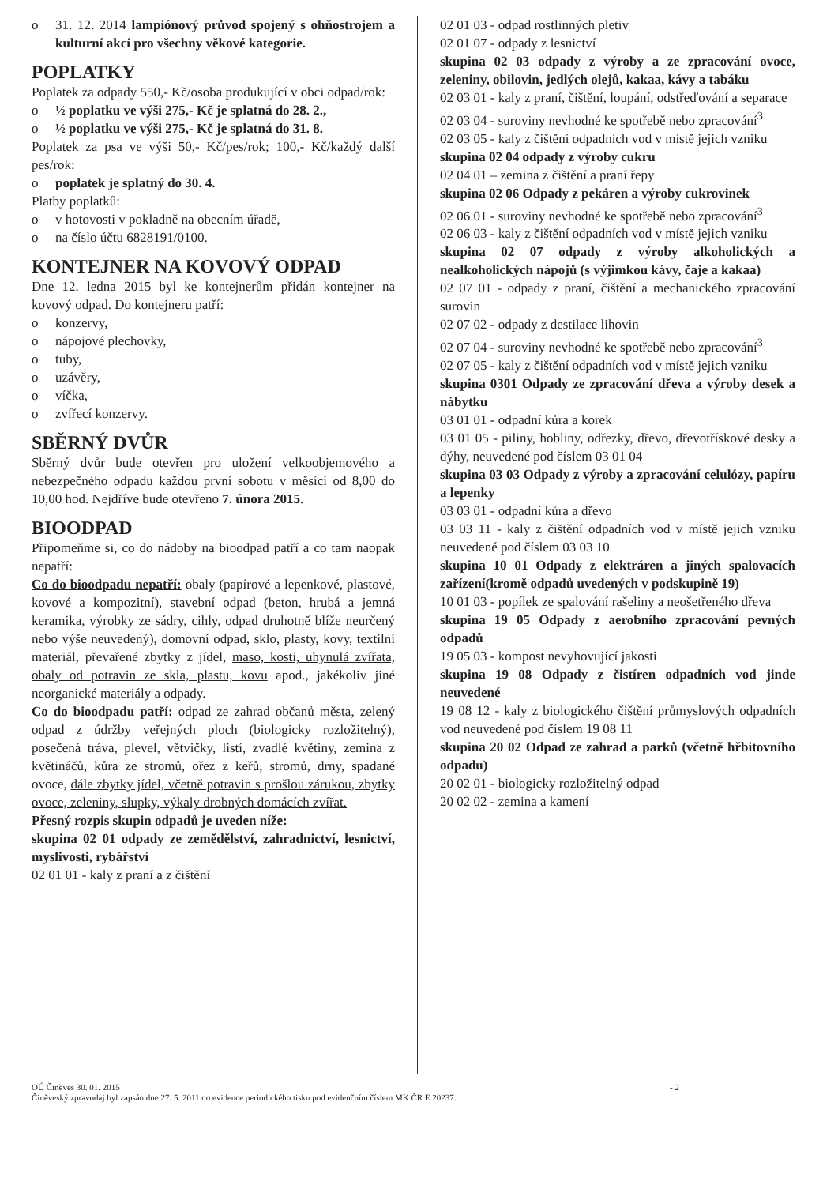o 31. 12. 2014 lampiónový průvod spojený s ohňostrojem a kulturní akcí pro všechny věkové kategorie.
POPLATKY
Poplatek za odpady 550,- Kč/osoba produkující v obci odpad/rok:
o ½ poplatku ve výši 275,- Kč je splatná do 28. 2.,
o ½ poplatku ve výši 275,- Kč je splatná do 31. 8.
Poplatek za psa ve výši 50,- Kč/pes/rok; 100,- Kč/každý další pes/rok:
o poplatek je splatný do 30. 4.
Platby poplatků:
o v hotovosti v pokladně na obecním úřadě,
o na číslo účtu 6828191/0100.
KONTEJNER NA KOVOVÝ ODPAD
Dne 12. ledna 2015 byl ke kontejnerům přidán kontejner na kovový odpad. Do kontejneru patří:
o konzervy,
o nápojové plechovky,
o tuby,
o uzávěry,
o víčka,
o zvířecí konzervy.
SBĚRNÝ DVŮR
Sběrný dvůr bude otevřen pro uložení velkoobjemového a nebezpečného odpadu každou první sobotu v měsíci od 8,00 do 10,00 hod. Nejdříve bude otevřeno 7. února 2015.
BIOODPAD
Připomeňme si, co do nádoby na bioodpad patří a co tam naopak nepatří:
Co do bioodpadu nepatří: obaly (papírové a lepenkové, plastové, kovové a kompozitní), stavební odpad (beton, hrubá a jemná keramika, výrobky ze sádry, cihly, odpad druhotně blíže neurčený nebo výše neuvedený), domovní odpad, sklo, plasty, kovy, textilní materiál, převařené zbytky z jídel, maso, kosti, uhynulá zvířata, obaly od potravin ze skla, plastu, kovu apod., jakékoliv jiné neorganické materiály a odpady.
Co do bioodpadu patří: odpad ze zahrad občanů města, zelený odpad z údržby veřejných ploch (biologicky rozložitelný), posečená tráva, plevel, větvičky, listí, zvadlé květiny, zemina z květináčů, kůra ze stromů, ořez z keřů, stromů, drny, spadané ovoce, dále zbytky jídel, včetně potravin s prošlou zárukou, zbytky ovoce, zeleniny, slupky, výkaly drobných domácích zvířat.
Přesný rozpis skupin odpadů je uveden níže:
skupina 02 01 odpady ze zemědělství, zahradnictví, lesnictví, myslivosti, rybářství
02 01 01 - kaly z praní a z čištění
02 01 03 - odpad rostlinných pletiv
02 01 07 - odpady z lesnictví
skupina 02 03 odpady z výroby a ze zpracování ovoce, zeleniny, obilovin, jedlých olejů, kakaa, kávy a tabáku
02 03 01 - kaly z praní, čištění, loupání, odstřeďování a separace
02 03 04 - suroviny nevhodné ke spotřebě nebo zpracování<sup>3</sup>
02 03 05 - kaly z čištění odpadních vod v místě jejich vzniku
skupina 02 04 odpady z výroby cukru
02 04 01 – zemina z čištění a praní řepy
skupina 02 06 Odpady z pekáren a výroby cukrovinek
02 06 01 - suroviny nevhodné ke spotřebě nebo zpracování<sup>3</sup>
02 06 03 - kaly z čištění odpadních vod v místě jejich vzniku
skupina 02 07 odpady z výroby alkoholických a nealkoholických nápojů (s výjimkou kávy, čaje a kakaa)
02 07 01 - odpady z praní, čištění a mechanického zpracování surovin
02 07 02 - odpady z destilace lihovin
02 07 04 - suroviny nevhodné ke spotřebě nebo zpracování<sup>3</sup>
02 07 05 - kaly z čištění odpadních vod v místě jejich vzniku
skupina 0301 Odpady ze zpracování dřeva a výroby desek a nábytku
03 01 01 - odpadní kůra a korek
03 01 05 - piliny, hobliny, odřezky, dřevo, dřevotřískové desky a dýhy, neuvedené pod číslem 03 01 04
skupina 03 03 Odpady z výroby a zpracování celulózy, papíru a lepenky
03 03 01 - odpadní kůra a dřevo
03 03 11 - kaly z čištění odpadních vod v místě jejich vzniku neuvedené pod číslem 03 03 10
skupina 10 01 Odpady z elektráren a jiných spalovacích zařízení(kromě odpadů uvedených v podskupině 19)
10 01 03 - popílek ze spalování rašeliny a neošetřeného dřeva
skupina 19 05 Odpady z aerobního zpracování pevných odpadů
19 05 03 - kompost nevyhovující jakosti
skupina 19 08 Odpady z čistíren odpadních vod jinde neuvedené
19 08 12 - kaly z biologického čištění průmyslových odpadních vod neuvedené pod číslem 19 08 11
skupina 20 02 Odpad ze zahrad a parků (včetně hřbitovního odpadu)
20 02 01 - biologicky rozložitelný odpad
20 02 02 - zemina a kamení
OÚ Činěves 30. 01. 2015
Činěveský zpravodaj byl zapsán dne 27. 5. 2011 do evidence periodického tisku pod evidenčním číslem MK ČR E 20237.
- 2